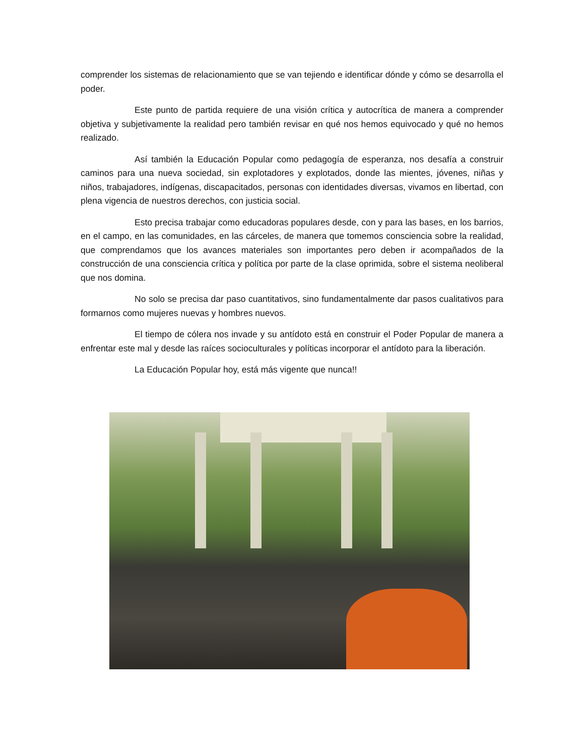comprender los sistemas de relacionamiento que se van tejiendo e identificar dónde y cómo se desarrolla el poder.
Este punto de partida requiere de una visión crítica y autocrítica de manera a comprender objetiva y subjetivamente la realidad pero también revisar en qué nos hemos equivocado y qué no hemos realizado.
Así también la Educación Popular como pedagogía de esperanza, nos desafía a construir caminos para una nueva sociedad, sin explotadores y explotados, donde las mientes, jóvenes, niñas y niños, trabajadores, indígenas, discapacitados, personas con identidades diversas, vivamos en libertad, con plena vigencia de nuestros derechos, con justicia social.
Esto precisa trabajar como educadoras populares desde, con y para las bases, en los barrios, en el campo, en las comunidades, en las cárceles, de manera que tomemos consciencia sobre la realidad, que comprendamos que los avances materiales son importantes pero deben ir acompañados de la construcción de una consciencia crítica y política por parte de la clase oprimida, sobre el sistema neoliberal que nos domina.
No solo se precisa dar paso cuantitativos, sino fundamentalmente dar pasos cualitativos para formarnos como mujeres nuevas y hombres nuevos.
El tiempo de cólera nos invade y su antídoto está en construir el Poder Popular de manera a enfrentar este mal y desde las raíces socioculturales y políticas incorporar el antídoto para la liberación.
La Educación Popular hoy, está más vigente que nunca!!